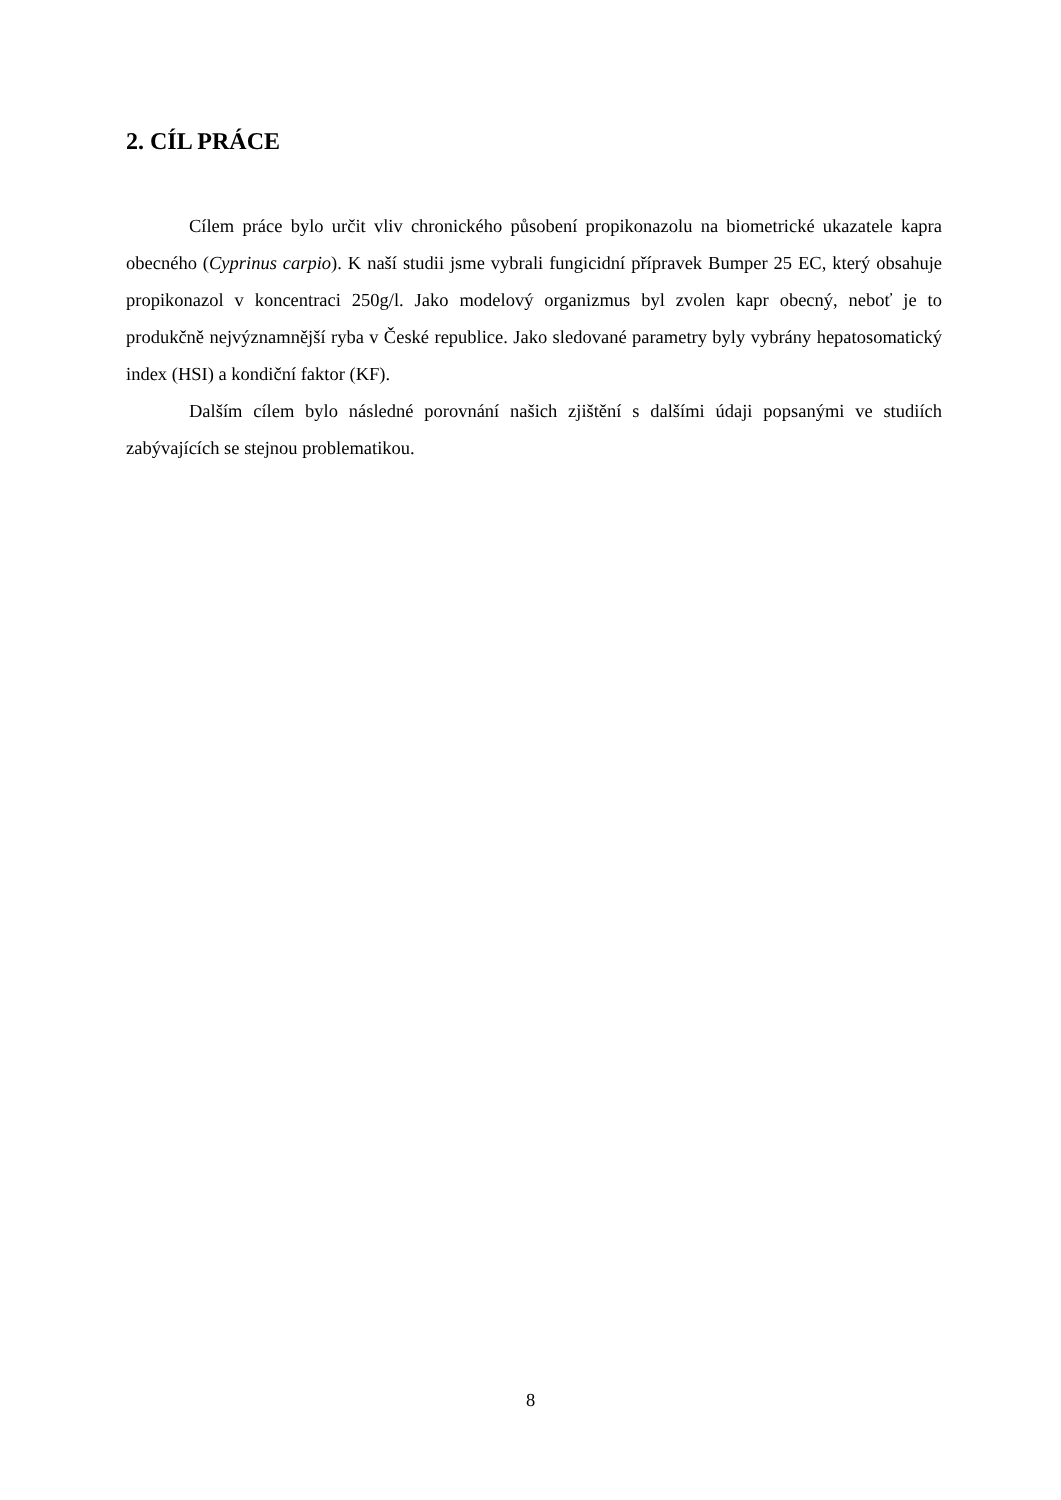2. CÍL PRÁCE
Cílem práce bylo určit vliv chronického působení propikonazolu na biometrické ukazatele kapra obecného (Cyprinus carpio). K naší studii jsme vybrali fungicidní přípravek Bumper 25 EC, který obsahuje propikonazol v koncentraci 250g/l. Jako modelový organizmus byl zvolen kapr obecný, neboť je to produkčně nejvýznamnější ryba v České republice. Jako sledované parametry byly vybrány hepatosomatický index (HSI) a kondiční faktor (KF).
Dalším cílem bylo následné porovnání našich zjištění s dalšími údaji popsanými ve studiích zabývajících se stejnou problematikou.
8